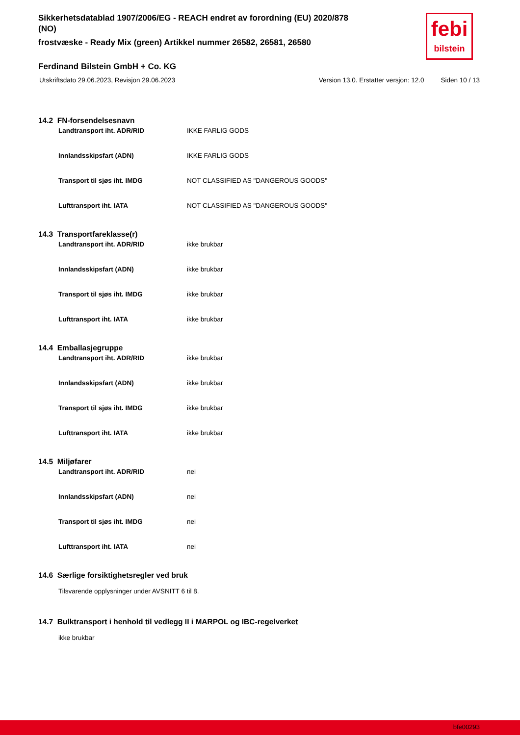Sikkerhetsdatablad 1907/2006/EG - REACH endret av forordning (EU) 2020/878 (NO)
frostvæske - Ready Mix (green) Artikkel nummer 26582, 26581, 26580
febi
bilstein
Ferdinand Bilstein GmbH + Co. KG
Utskriftsdato 29.06.2023, Revisjon 29.06.2023 Version 13.0. Erstatter versjon: 12.0 Siden 10 / 13
14.2 FN-forsendelsesnavn
| Landtransport iht. ADR/RID | IKKE FARLIG GODS |
| Innlandsskipsfart (ADN) | IKKE FARLIG GODS |
| Transport til sjøs iht. IMDG | NOT CLASSIFIED AS "DANGEROUS GOODS" |
| Lufttransport iht. IATA | NOT CLASSIFIED AS "DANGEROUS GOODS" |
14.3 Transportfareklasse(r)
| Landtransport iht. ADR/RID | ikke brukbar |
| Innlandsskipsfart (ADN) | ikke brukbar |
| Transport til sjøs iht. IMDG | ikke brukbar |
| Lufttransport iht. IATA | ikke brukbar |
14.4 Emballasjegruppe
| Landtransport iht. ADR/RID | ikke brukbar |
| Innlandsskipsfart (ADN) | ikke brukbar |
| Transport til sjøs iht. IMDG | ikke brukbar |
| Lufttransport iht. IATA | ikke brukbar |
14.5 Miljøfarer
| Landtransport iht. ADR/RID | nei |
| Innlandsskipsfart (ADN) | nei |
| Transport til sjøs iht. IMDG | nei |
| Lufttransport iht. IATA | nei |
14.6 Særlige forsiktighetsregler ved bruk
Tilsvarende opplysninger under AVSNITT 6 til 8.
14.7 Bulktransport i henhold til vedlegg II i MARPOL og IBC-regelverket
ikke brukbar
bfe00293